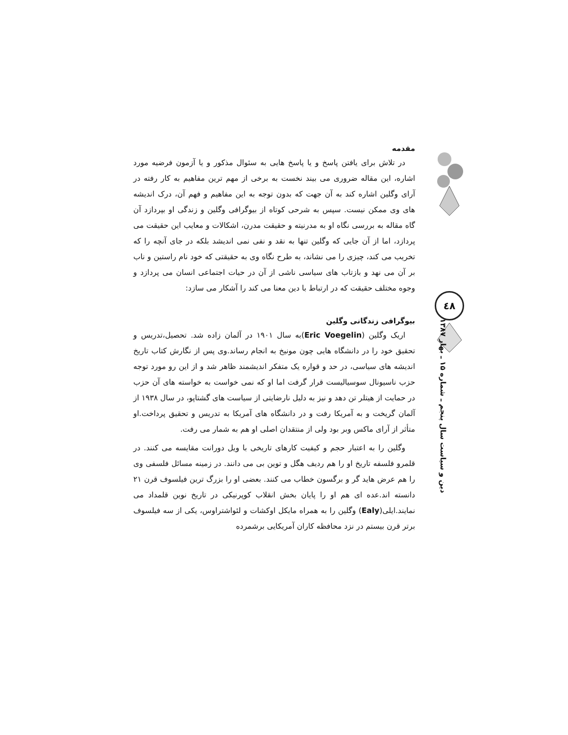٤٨
دین و سیاست سال پنجم ـ شماره ۱۵ ـ بهار ۱۳۸۷
مقدمه
در تلاش برای یافتن پاسخ و یا پاسخ هایی به سئوال مذکور و یا آزمون فرضیه مورد اشاره، این مقاله ضروری می بیند نخست به برخی از مهم ترین مفاهیم به کار رفته در آرای وگلین اشاره کند به آن جهت که بدون توجه به این مفاهیم و فهم آن، درک اندیشه های وی ممکن نیست. سپس به شرحی کوتاه از بیوگرافی وگلین و زندگی او بپردازد آن گاه مقاله به بررسی نگاه او به مدرنیته و حقیقت مدرن، اشکالات و معایب این حقیقت می پردازد، اما از آن جایی که وگلین تنها به نقد و نفی نمی اندیشد بلکه در جای آنچه را که تخریب می کند، چیزی را می نشاند، به طرح نگاه وی به حقیقتی که خود نام راستین و ناب بر آن می نهد و بازتاب های سیاسی ناشی از آن در حیات اجتماعی انسان می پردازد و وجوه مختلف حقیقت که در ارتباط با دین معنا می کند را آشکار می سازد:
بیوگرافی زندگانی وگلین
اریک وگلین (Eric Voegelin)به سال ۱۹۰۱ در آلمان زاده شد. تحصیل،تدریس و تحقیق خود را در دانشگاه هایی چون مونیخ به انجام رساند.وی پس از نگارش کتاب تاریخ اندیشه های سیاسی، در حد و قواره یک متفکر اندیشمند ظاهر شد و از این رو مورد توجه حزب ناسیونال سوسیالیست قرار گرفت اما او که نمی خواست به خواسته های آن حزب در حمایت از هیتلر تن دهد و نیز به دلیل نارضایتی از سیاست های گشتاپو، در سال ۱۹۳۸ از آلمان گریخت و به آمریکا رفت و در دانشگاه های آمریکا به تدریس و تحقیق پرداخت.او متأثر از آرای ماکس وبر بود ولی از منتقدان اصلی او هم به شمار می رفت.
وگلین را به اعتبار حجم و کیفیت کارهای تاریخی با ویل دورانت مقایسه می کنند. در قلمرو فلسفه تاریخ او را هم ردیف هگل و توین بی می دانند. در زمینه مسائل فلسفی وی را هم عرض هاید گر و برگسون خطاب می کنند. بعضی او را بزرگ ترین فیلسوف قرن ۲۱ دانسته اند.عده ای هم او را پایان بخش انقلاب کوپرنیکی در تاریخ نوین قلمداد می نمایند.ایلی(Ealy) وگلین را به همراه مایکل اوکشات و لئواشتراوس، یکی از سه فیلسوف برتر قرن بیستم در نزد محافظه کاران آمریکایی برشمرده